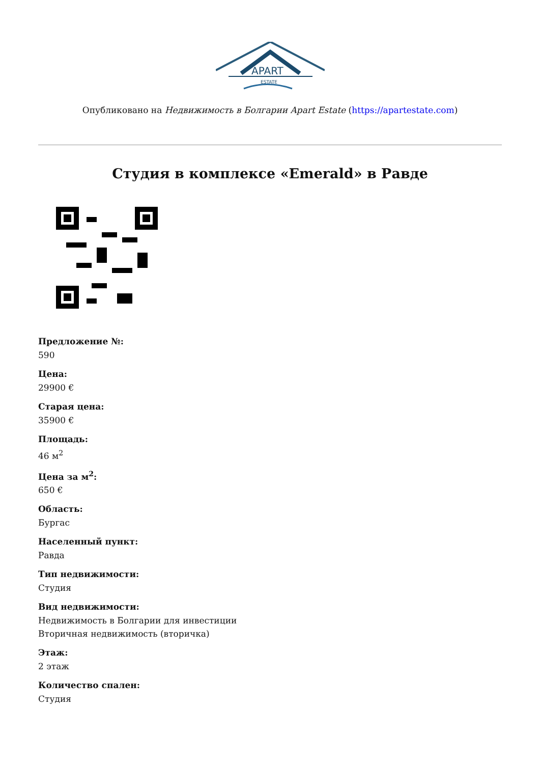APART
ESTATE
Опубликовано на Недвижимость в Болгарии Apart Estate (https://apartestate.com)
Студия в комплексе «Emerald» в Равде
Предложение №:
590
Цена:
29900 €
Старая цена:
35900 €
Площадь:
46 м<sup>2</sup>
Цена за м<sup>2</sup>:
650 €
Область:
Бургас
Населенный пункт:
Равда
Тип недвижимости:
Студия
Вид недвижимости:
Недвижимость в Болгарии для инвестиции
Вторичная недвижимость (вторичка)
Этаж:
2 этаж
Количество спален:
Студия